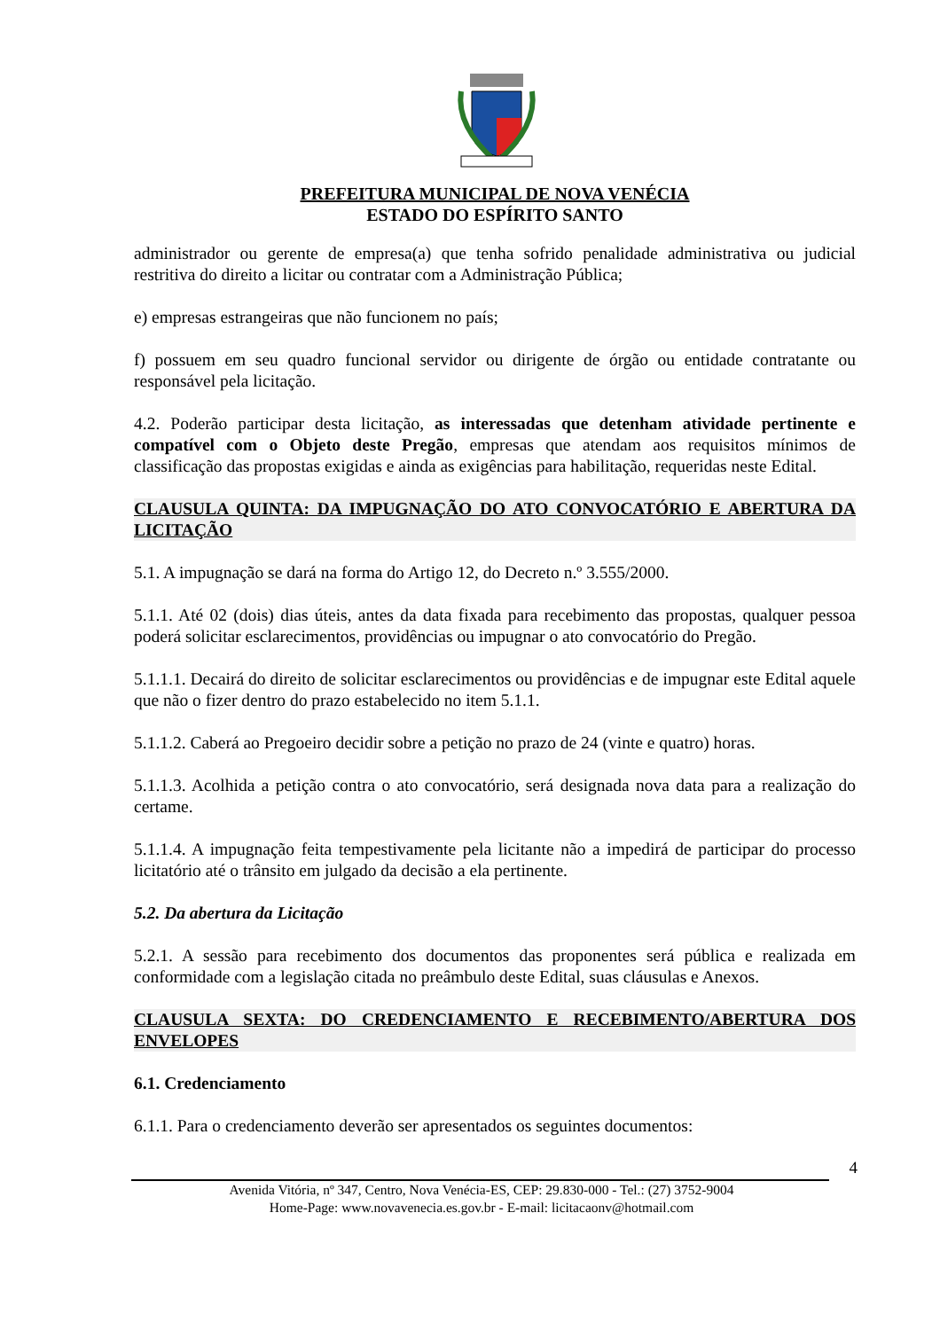PREFEITURA MUNICIPAL DE NOVA VENÉCIA
ESTADO DO ESPÍRITO SANTO
administrador ou gerente de empresa(a) que tenha sofrido penalidade administrativa ou judicial restritiva do direito a licitar ou contratar com a Administração Pública;
e) empresas estrangeiras que não funcionem no país;
f) possuem em seu quadro funcional servidor ou dirigente de órgão ou entidade contratante ou responsável pela licitação.
4.2. Poderão participar desta licitação, as interessadas que detenham atividade pertinente e compatível com o Objeto deste Pregão, empresas que atendam aos requisitos mínimos de classificação das propostas exigidas e ainda as exigências para habilitação, requeridas neste Edital.
CLAUSULA QUINTA: DA IMPUGNAÇÃO DO ATO CONVOCATÓRIO E ABERTURA DA LICITAÇÃO
5.1. A impugnação se dará na forma do Artigo 12, do Decreto n.º 3.555/2000.
5.1.1. Até 02 (dois) dias úteis, antes da data fixada para recebimento das propostas, qualquer pessoa poderá solicitar esclarecimentos, providências ou impugnar o ato convocatório do Pregão.
5.1.1.1. Decairá do direito de solicitar esclarecimentos ou providências e de impugnar este Edital aquele que não o fizer dentro do prazo estabelecido no item 5.1.1.
5.1.1.2. Caberá ao Pregoeiro decidir sobre a petição no prazo de 24 (vinte e quatro) horas.
5.1.1.3. Acolhida a petição contra o ato convocatório, será designada nova data para a realização do certame.
5.1.1.4. A impugnação feita tempestivamente pela licitante não a impedirá de participar do processo licitatório até o trânsito em julgado da decisão a ela pertinente.
5.2. Da abertura da Licitação
5.2.1. A sessão para recebimento dos documentos das proponentes será pública e realizada em conformidade com a legislação citada no preâmbulo deste Edital, suas cláusulas e Anexos.
CLAUSULA SEXTA: DO CREDENCIAMENTO E RECEBIMENTO/ABERTURA DOS ENVELOPES
6.1. Credenciamento
6.1.1. Para o credenciamento deverão ser apresentados os seguintes documentos:
4
Avenida Vitória, nº 347, Centro, Nova Venécia-ES, CEP: 29.830-000 - Tel.: (27) 3752-9004
Home-Page: www.novavenecia.es.gov.br - E-mail: licitacaonv@hotmail.com